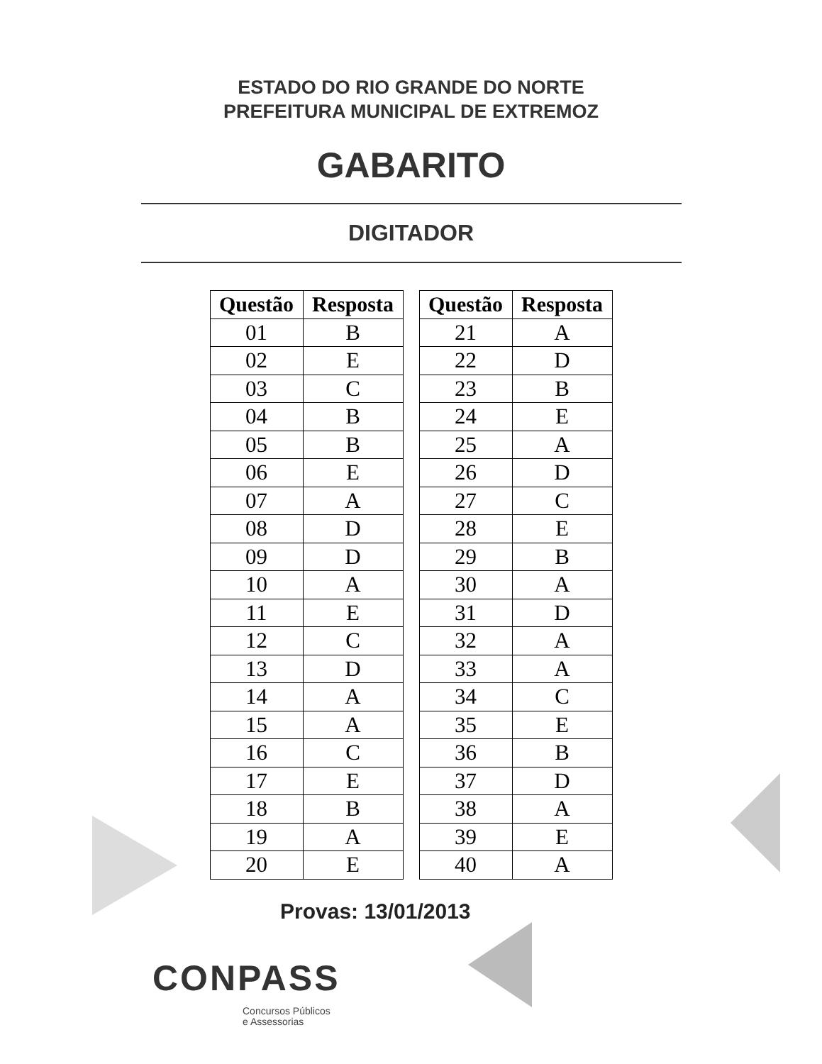ESTADO DO RIO GRANDE DO NORTE
PREFEITURA MUNICIPAL DE EXTREMOZ
GABARITO
DIGITADOR
| Questão | Resposta |
| --- | --- |
| 01 | B |
| 02 | E |
| 03 | C |
| 04 | B |
| 05 | B |
| 06 | E |
| 07 | A |
| 08 | D |
| 09 | D |
| 10 | A |
| 11 | E |
| 12 | C |
| 13 | D |
| 14 | A |
| 15 | A |
| 16 | C |
| 17 | E |
| 18 | B |
| 19 | A |
| 20 | E |
| Questão | Resposta |
| --- | --- |
| 21 | A |
| 22 | D |
| 23 | B |
| 24 | E |
| 25 | A |
| 26 | D |
| 27 | C |
| 28 | E |
| 29 | B |
| 30 | A |
| 31 | D |
| 32 | A |
| 33 | A |
| 34 | C |
| 35 | E |
| 36 | B |
| 37 | D |
| 38 | A |
| 39 | E |
| 40 | A |
Provas: 13/01/2013
CONPASS
Concursos Públicos
e Assessorias